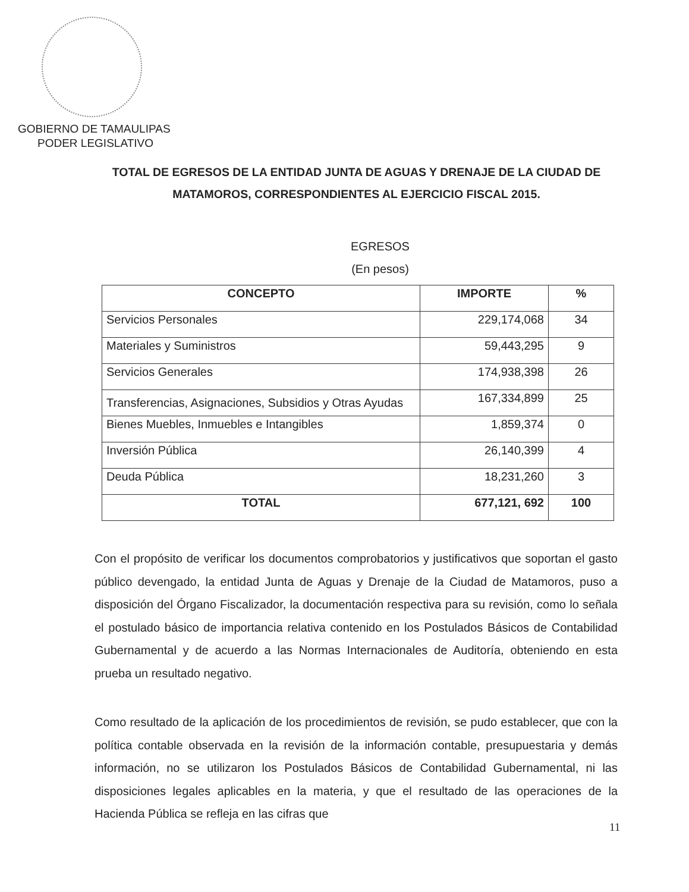GOBIERNO DE TAMAULIPAS
PODER LEGISLATIVO
TOTAL DE EGRESOS DE LA ENTIDAD JUNTA DE AGUAS Y DRENAJE DE LA CIUDAD DE MATAMOROS, CORRESPONDIENTES AL EJERCICIO FISCAL 2015.
EGRESOS
(En pesos)
| CONCEPTO | IMPORTE | % |
| --- | --- | --- |
| Servicios Personales | 229,174,068 | 34 |
| Materiales y Suministros | 59,443,295 | 9 |
| Servicios Generales | 174,938,398 | 26 |
| Transferencias, Asignaciones, Subsidios y Otras Ayudas | 167,334,899 | 25 |
| Bienes Muebles, Inmuebles e Intangibles | 1,859,374 | 0 |
| Inversión Pública | 26,140,399 | 4 |
| Deuda Pública | 18,231,260 | 3 |
| TOTAL | 677,121, 692 | 100 |
Con el propósito de verificar los documentos comprobatorios y justificativos que soportan el gasto público devengado, la entidad Junta de Aguas y Drenaje de la Ciudad de Matamoros, puso a disposición del Órgano Fiscalizador, la documentación respectiva para su revisión, como lo señala el postulado básico de importancia relativa contenido en los Postulados Básicos de Contabilidad Gubernamental y de acuerdo a las Normas Internacionales de Auditoría, obteniendo en esta prueba un resultado negativo.
Como resultado de la aplicación de los procedimientos de revisión, se pudo establecer, que con la política contable observada en la revisión de la información contable, presupuestaria y demás información, no se utilizaron los Postulados Básicos de Contabilidad Gubernamental, ni las disposiciones legales aplicables en la materia, y que el resultado de las operaciones de la Hacienda Pública se refleja en las cifras que
11